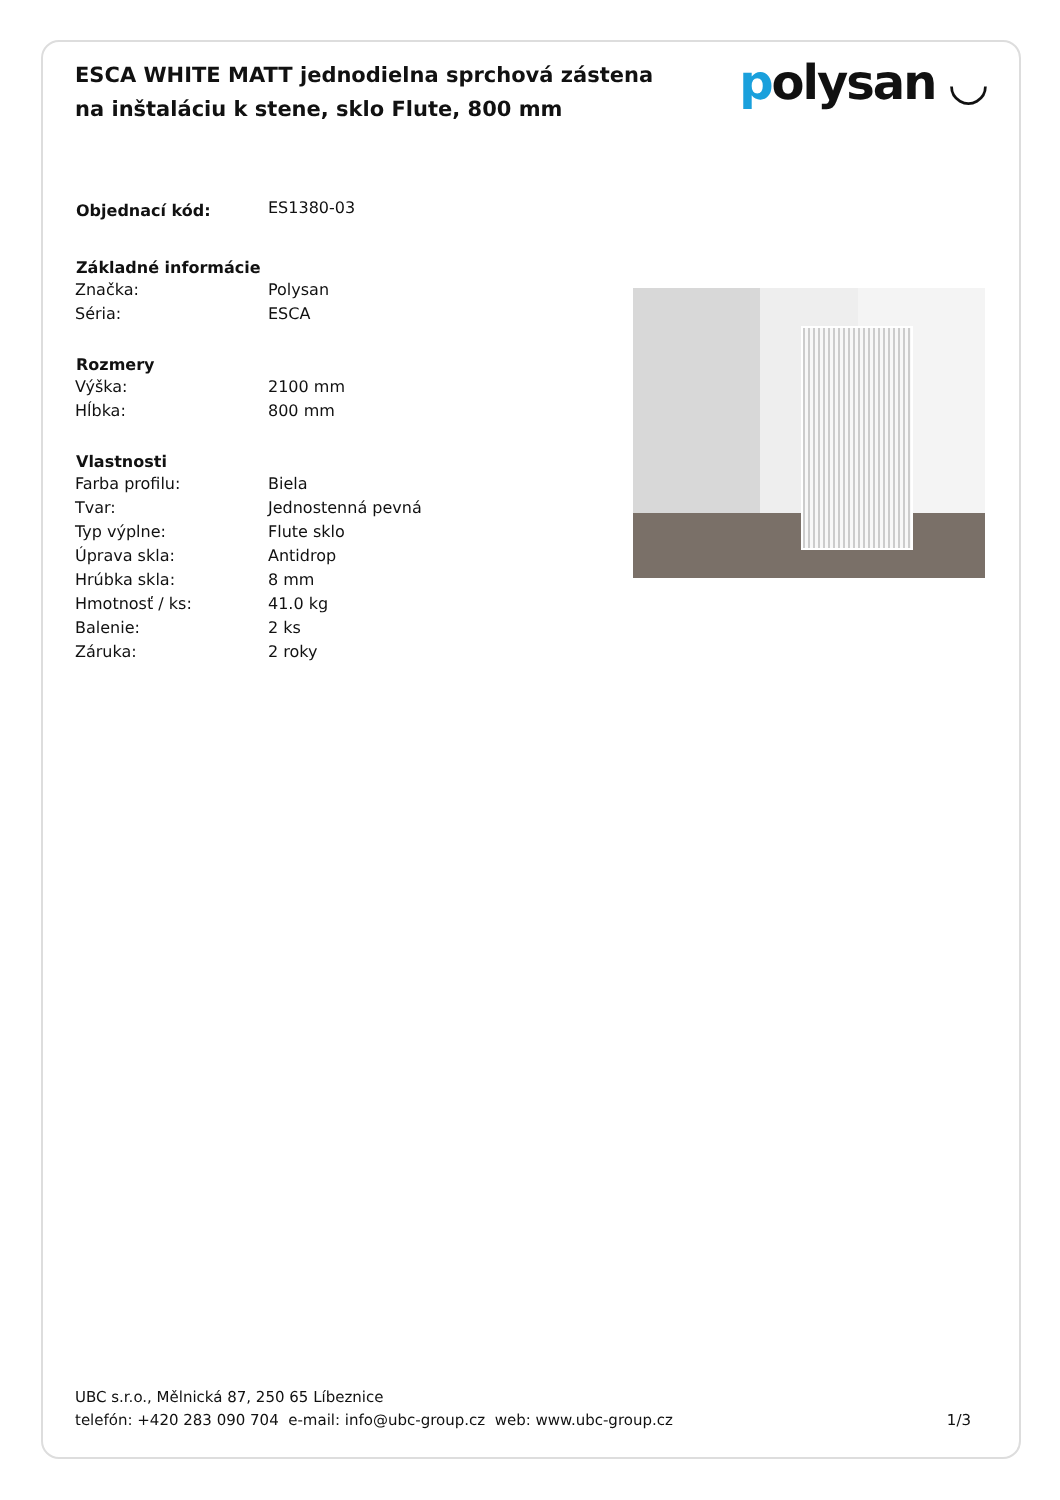ESCA WHITE MATT jednodielna sprchová zástena na inštaláciu k stene, sklo Flute, 800 mm
polysan ◡
| Objednací kód: | ES1380-03 |
| Základné informácie | |
| Značka: | Polysan |
| Séria: | ESCA |
| Rozmery | |
| Výška: | 2100 mm |
| Hĺbka: | 800 mm |
| Vlastnosti | |
| Farba profilu: | Biela |
| Tvar: | Jednostenná pevná |
| Typ výplne: | Flute sklo |
| Úprava skla: | Antidrop |
| Hrúbka skla: | 8 mm |
| Hmotnosť / ks: | 41.0 kg |
| Balenie: | 2 ks |
| Záruka: | 2 roky |
UBC s.r.o., Mělnická 87, 250 65 Líbeznice
telefón: +420 283 090 704 e-mail: info@ubc-group.cz web: www.ubc-group.cz
1/3